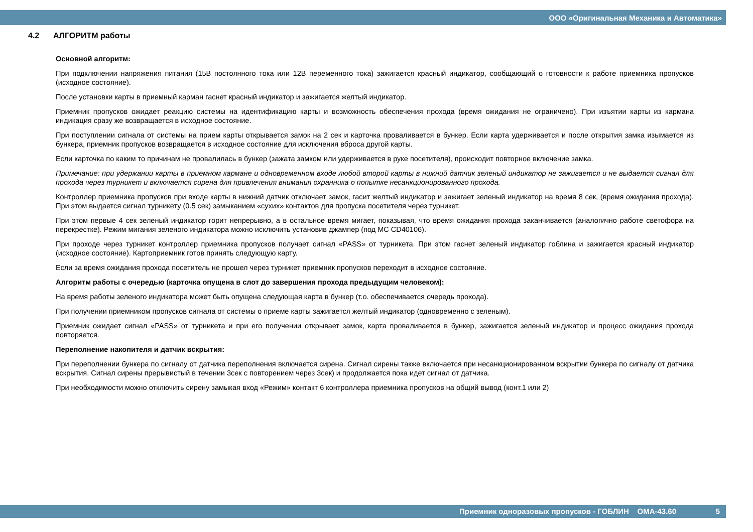ООО «Оригинальная Механика и Автоматика»
4.2 АЛГОРИТМ работы
Основной алгоритм:
При подключении напряжения питания (15В постоянного тока или 12В переменного тока) зажигается красный индикатор, сообщающий о готовности к работе приемника пропусков (исходное состояние).
После установки карты в приемный карман гаснет красный индикатор и зажигается желтый индикатор.
Приемник пропусков ожидает реакцию системы на идентификацию карты и возможность обеспечения прохода (время ожидания не ограничено). При изъятии карты из кармана индикация сразу же возвращается в исходное состояние.
При поступлении сигнала от системы на прием карты открывается замок на 2 сек и карточка проваливается в бункер. Если карта удерживается и после открытия замка изымается из бункера, приемник пропусков возвращается в исходное состояние для исключения вброса другой карты.
Если карточка по каким то причинам не провалилась в бункер (зажата замком или удерживается в руке посетителя), происходит повторное включение замка.
Примечание: при удержании карты в приемном кармане и одновременном входе любой второй карты в нижний датчик зеленый индикатор не зажигается и не выдается сигнал для прохода через турникет и включается сирена для привлечения внимания охранника о попытке несанкционированного прохода.
Контроллер приемника пропусков при входе карты в нижний датчик отключает замок, гасит желтый индикатор и зажигает зеленый индикатор на время 8 сек, (время ожидания прохода). При этом выдается сигнал турникету (0.5 сек) замыканием «сухих» контактов для пропуска посетителя через турникет.
При этом первые 4 сек зеленый индикатор горит непрерывно, а в остальное время мигает, показывая, что время ожидания прохода заканчивается (аналогично работе светофора на перекрестке). Режим мигания зеленого индикатора можно исключить установив джампер (под МС CD40106).
При проходе через турникет контроллер приемника пропусков получает сигнал «PASS» от турникета. При этом гаснет зеленый индикатор гоблина и зажигается красный индикатор (исходное состояние). Картоприемник готов принять следующую карту.
Если за время ожидания прохода посетитель не прошел через турникет приемник пропусков переходит в исходное состояние.
Алгоритм работы с очередью (карточка опущена в слот до завершения прохода предыдущим человеком):
На время работы зеленого индикатора может быть опущена следующая карта в бункер (т.о. обеспечивается очередь прохода).
При получении приемником пропусков сигнала от системы о приеме карты зажигается желтый индикатор (одновременно с зеленым).
Приемник ожидает сигнал «PASS» от турникета и при его получении открывает замок, карта проваливается в бункер, зажигается зеленый индикатор и процесс ожидания прохода повторяется.
Переполнение накопителя и датчик вскрытия:
При переполнении бункера по сигналу от датчика переполнения включается сирена. Сигнал сирены также включается при несанкционированном вскрытии бункера по сигналу от датчика вскрытия. Сигнал сирены прерывистый в течении 3сек с повторением через 3сек) и продолжается пока идет сигнал от датчика.
При необходимости можно отключить сирену замыкая вход «Режим» контакт 6 контроллера приемника пропусков на общий вывод (конт.1 или 2)
Приемник одноразовых пропусков - ГОБЛИН ОМА-43.60 5